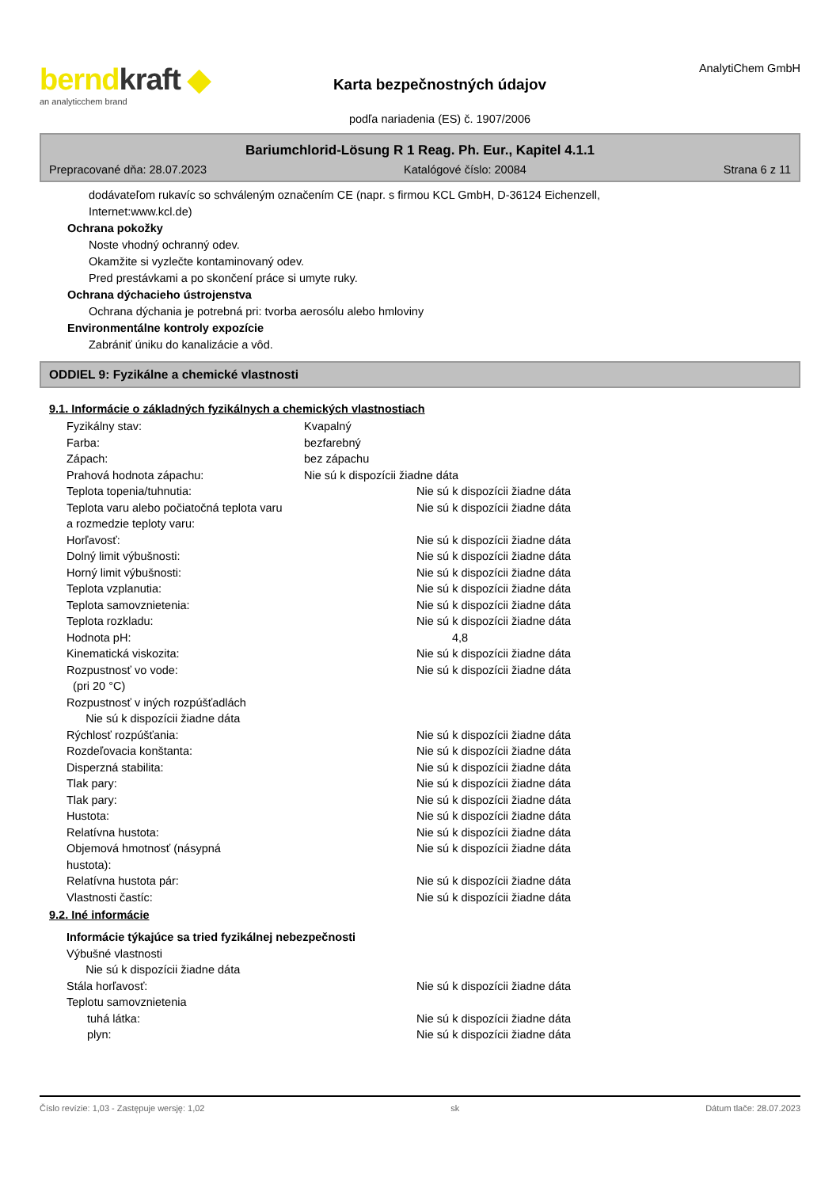berndkraft ◆
an analyticchem brand
Karta bezpečnostných údajov
podľa nariadenia (ES) č. 1907/2006
AnalytiChem GmbH
Bariumchlorid-Lösung R 1 Reag. Ph. Eur., Kapitel 4.1.1
Prepracované dňa: 28.07.2023 Katalógové číslo: 20084 Strana 6 z 11
dodávateľom rukavíc so schváleným označením CE (napr. s firmou KCL GmbH, D-36124 Eichenzell,
Internet:www.kcl.de)
Ochrana pokožky
Noste vhodný ochranný odev.
Okamžite si vyzlečte kontaminovaný odev.
Pred prestávkami a po skončení práce si umyte ruky.
Ochrana dýchacieho ústrojenstva
Ochrana dýchania je potrebná pri: tvorba aerosólu alebo hmloviny
Environmentálne kontroly expozície
Zabrániť úniku do kanalizácie a vôd.
ODDIEL 9: Fyzikálne a chemické vlastnosti
9.1. Informácie o základných fyzikálnych a chemických vlastnostiach
| Fyzikálny stav: | Kvapalný | |
| Farba: | bezfarebný | |
| Zápach: | bez zápachu | |
| Prahová hodnota zápachu: | Nie sú k dispozícii žiadne dáta | |
| Teplota topenia/tuhnutia: | | Nie sú k dispozícii žiadne dáta |
| Teplota varu alebo počiatočná teplota varu a rozmedzie teploty varu: | | Nie sú k dispozícii žiadne dáta |
| Horľavosť: | | Nie sú k dispozícii žiadne dáta |
| Dolný limit výbušnosti: | | Nie sú k dispozícii žiadne dáta |
| Horný limit výbušnosti: | | Nie sú k dispozícii žiadne dáta |
| Teplota vzplanutia: | | Nie sú k dispozícii žiadne dáta |
| Teplota samovznietenia: | | Nie sú k dispozícii žiadne dáta |
| Teplota rozkladu: | | Nie sú k dispozícii žiadne dáta |
| Hodnota pH: | | 4,8 |
| Kinematická viskozita: | | Nie sú k dispozícii žiadne dáta |
| Rozpustnosť vo vode: (pri 20 °C) | | Nie sú k dispozícii žiadne dáta |
| Rozpustnosť v iných rozpúšťadlách Nie sú k dispozícii žiadne dáta | | |
| Rýchlosť rozpúšťania: | | Nie sú k dispozícii žiadne dáta |
| Rozdeľovacia konštanta: | | Nie sú k dispozícii žiadne dáta |
| Disperzná stabilita: | | Nie sú k dispozícii žiadne dáta |
| Tlak pary: | | Nie sú k dispozícii žiadne dáta |
| Tlak pary: | | Nie sú k dispozícii žiadne dáta |
| Hustota: | | Nie sú k dispozícii žiadne dáta |
| Relatívna hustota: | | Nie sú k dispozícii žiadne dáta |
| Objemová hmotnosť (násypná hustota): | | Nie sú k dispozícii žiadne dáta |
| Relatívna hustota pár: | | Nie sú k dispozícii žiadne dáta |
| Vlastnosti častíc: | | Nie sú k dispozícii žiadne dáta |
9.2. Iné informácie
| Informácie týkajúce sa tried fyzikálnej nebezpečnosti | | |
| Výbušné vlastnosti Nie sú k dispozícii žiadne dáta | | |
| Stála horľavosť: | | Nie sú k dispozícii žiadne dáta |
| Teplotu samovznietenia | | |
| tuhá látka: | | Nie sú k dispozícii žiadne dáta |
| plyn: | | Nie sú k dispozícii žiadne dáta |
Číslo revízie: 1,03 - Zastępuje wersję: 1,02 sk Dátum tlače: 28.07.2023